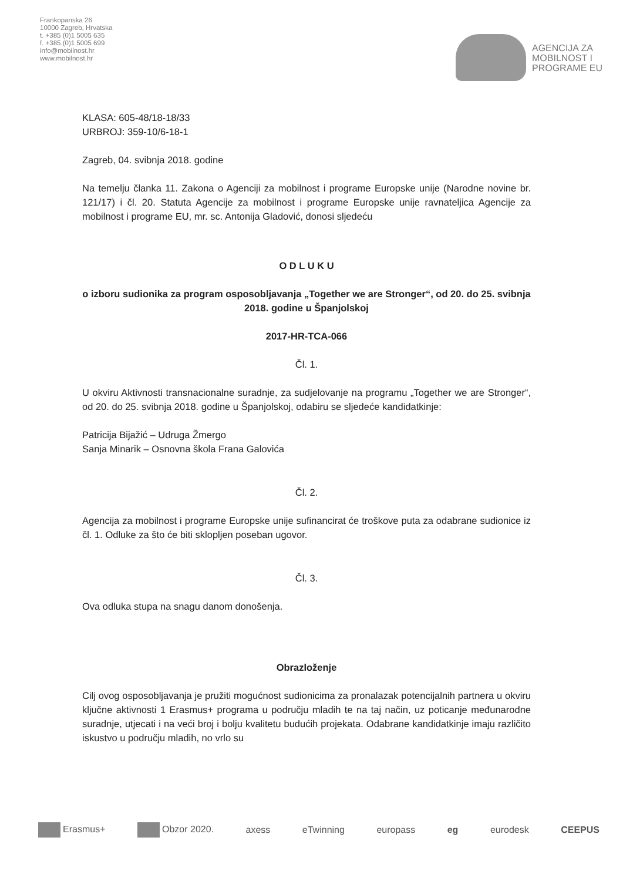Frankopanska 26
10000 Zagreb, Hrvatska
t. +385 (0)1 5005 635
f. +385 (0)1 5005 699
info@mobilnost.hr
www.mobilnost.hr
AGENCIJA ZA
MOBILNOST I
PROGRAME EU
KLASA: 605-48/18-18/33
URBROJ: 359-10/6-18-1
Zagreb, 04. svibnja 2018. godine
Na temelju članka 11. Zakona o Agenciji za mobilnost i programe Europske unije (Narodne novine br. 121/17) i čl. 20. Statuta Agencije za mobilnost i programe Europske unije ravnateljica Agencije za mobilnost i programe EU, mr. sc. Antonija Gladović, donosi sljedeću
O D L U K U
o izboru sudionika za program osposobljavanja „Together we are Stronger“, od 20. do 25. svibnja 2018. godine u Španjolskoj
2017-HR-TCA-066
Čl. 1.
U okviru Aktivnosti transnacionalne suradnje, za sudjelovanje na programu „Together we are Stronger“, od 20. do 25. svibnja 2018. godine u Španjolskoj, odabiru se sljedeće kandidatkinje:
Patricija Bijažić – Udruga Žmergo
Sanja Minarik – Osnovna škola Frana Galovića
Čl. 2.
Agencija za mobilnost i programe Europske unije sufinancirat će troškove puta za odabrane sudionice iz čl. 1. Odluke za što će biti sklopljen poseban ugovor.
Čl. 3.
Ova odluka stupa na snagu danom donošenja.
Obrazloženje
Cilj ovog osposobljavanja je pružiti mogućnost sudionicima za pronalazak potencijalnih partnera u okviru ključne aktivnosti 1 Erasmus+ programa u području mladih te na taj način, uz poticanje međunarodne suradnje, utjecati i na veći broj i bolju kvalitetu budućih projekata. Odabrane kandidatkinje imaju različito iskustvo u području mladih, no vrlo su
Erasmus+ Obzor 2020. axess eTwinning europass eg eurodesk CEEPUS